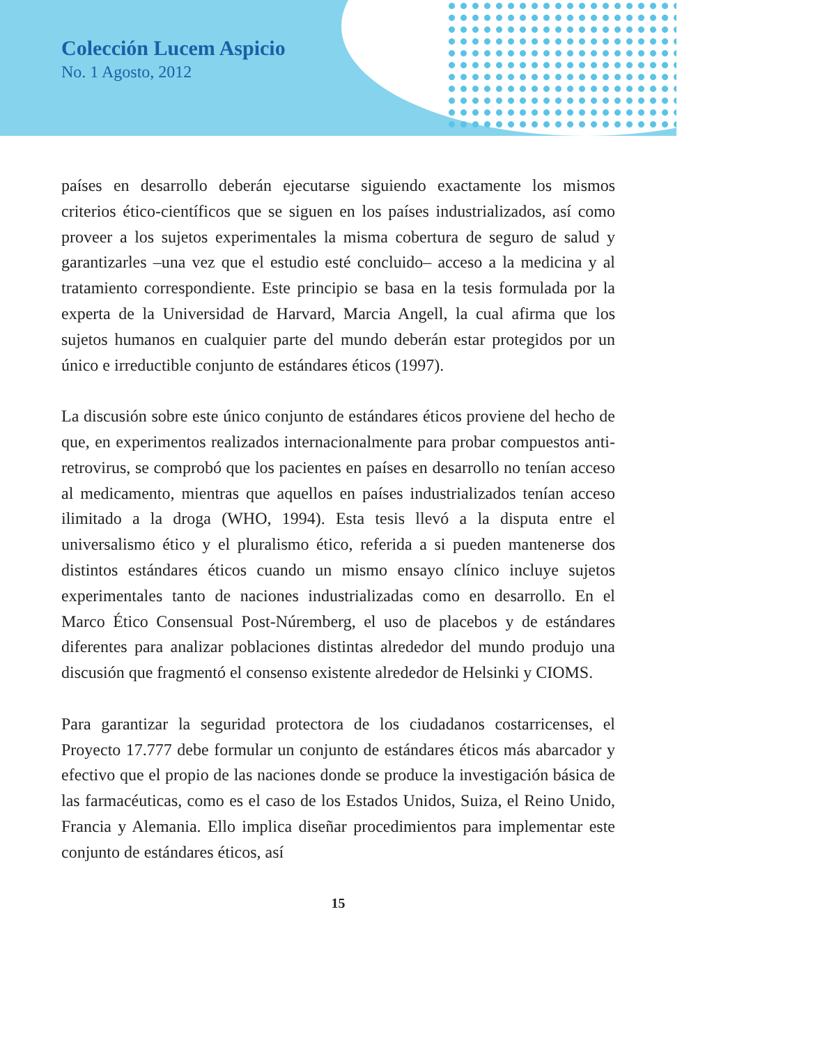Colección Lucem Aspicio
No. 1 Agosto, 2012
países en desarrollo deberán ejecutarse siguiendo exactamente los mismos criterios ético-científicos que se siguen en los países industrializados, así como proveer a los sujetos experimentales la misma cobertura de seguro de salud y garantizarles –una vez que el estudio esté concluido– acceso a la medicina y al tratamiento correspondiente. Este principio se basa en la tesis formulada por la experta de la Universidad de Harvard, Marcia Angell, la cual afirma que los sujetos humanos en cualquier parte del mundo deberán estar protegidos por un único e irreductible conjunto de estándares éticos (1997).
La discusión sobre este único conjunto de estándares éticos proviene del hecho de que, en experimentos realizados internacionalmente para probar compuestos anti-retrovirus, se comprobó que los pacientes en países en desarrollo no tenían acceso al medicamento, mientras que aquellos en países industrializados tenían acceso ilimitado a la droga (WHO, 1994). Esta tesis llevó a la disputa entre el universalismo ético y el pluralismo ético, referida a si pueden mantenerse dos distintos estándares éticos cuando un mismo ensayo clínico incluye sujetos experimentales tanto de naciones industrializadas como en desarrollo. En el Marco Ético Consensual Post-Núremberg, el uso de placebos y de estándares diferentes para analizar poblaciones distintas alrededor del mundo produjo una discusión que fragmentó el consenso existente alrededor de Helsinki y CIOMS.
Para garantizar la seguridad protectora de los ciudadanos costarricenses, el Proyecto 17.777 debe formular un conjunto de estándares éticos más abarcador y efectivo que el propio de las naciones donde se produce la investigación básica de las farmacéuticas, como es el caso de los Estados Unidos, Suiza, el Reino Unido, Francia y Alemania. Ello implica diseñar procedimientos para implementar este conjunto de estándares éticos, así
15